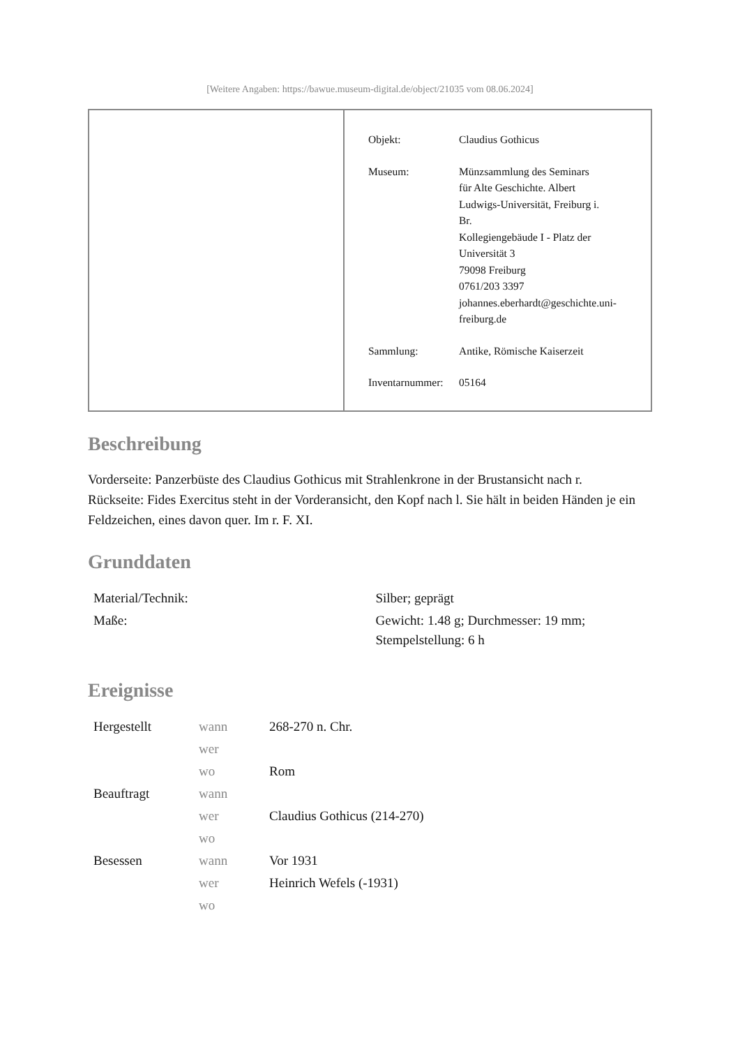[Weitere Angaben: https://bawue.museum-digital.de/object/21035 vom 08.06.2024]
| Objekt: | Claudius Gothicus |
| Museum: | Münzsammlung des Seminars für Alte Geschichte. Albert Ludwigs-Universität, Freiburg i. Br. Kollegiengebäude I - Platz der Universität 3 79098 Freiburg 0761/203 3397 johannes.eberhardt@geschichte.uni- freiburg.de |
| Sammlung: | Antike, Römische Kaiserzeit |
| Inventarnummer: | 05164 |
Beschreibung
Vorderseite: Panzerbüste des Claudius Gothicus mit Strahlenkrone in der Brustansicht nach r.
Rückseite: Fides Exercitus steht in der Vorderansicht, den Kopf nach l. Sie hält in beiden Händen je ein Feldzeichen, eines davon quer. Im r. F. XI.
Grunddaten
| Material/Technik: | Silber; geprägt |
| Maße: | Gewicht: 1.48 g; Durchmesser: 19 mm; Stempelstellung: 6 h |
Ereignisse
| Hergestellt | wann | 268-270 n. Chr. |
| | wer | |
| | wo | Rom |
| Beauftragt | wann | |
| | wer | Claudius Gothicus (214-270) |
| | wo | |
| Besessen | wann | Vor 1931 |
| | wer | Heinrich Wefels (-1931) |
| | wo | |